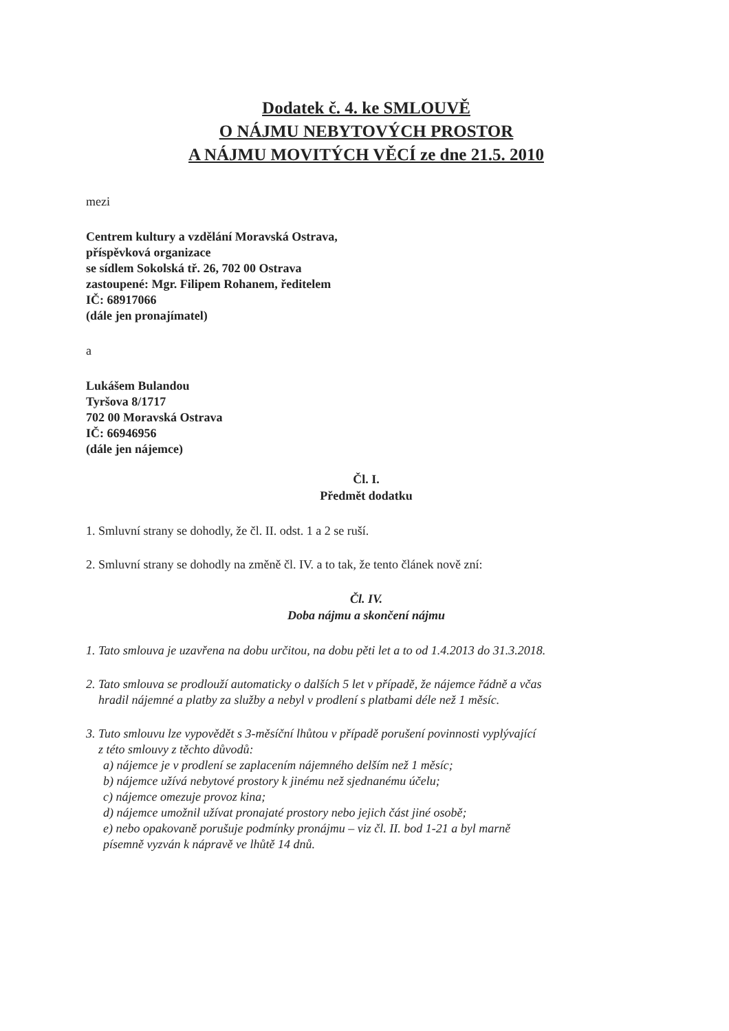Dodatek č. 4. ke SMLOUVĚ
O NÁJMU NEBYTOVÝCH PROSTOR
A NÁJMU MOVITÝCH VĚCÍ ze dne 21.5. 2010
mezi
Centrem kultury a vzdělání Moravská Ostrava,
příspěvková organizace
se sídlem Sokolská tř. 26, 702 00 Ostrava
zastoupené: Mgr. Filipem Rohanem, ředitelem
IČ: 68917066
(dále jen pronajímatel)
a
Lukášem Bulandou
Tyršova 8/1717
702 00 Moravská Ostrava
IČ: 66946956
(dále jen nájemce)
Čl. I.
Předmět dodatku
1. Smluvní strany se dohodly, že čl. II. odst. 1 a 2 se ruší.
2. Smluvní strany se dohodly na změně čl. IV. a to tak, že tento článek nově zní:
Čl. IV.
Doba nájmu a skončení nájmu
1. Tato smlouva je uzavřena na dobu určitou, na dobu pěti let a to od 1.4.2013 do 31.3.2018.
2. Tato smlouva se prodlouží automaticky o dalších 5 let v případě, že nájemce řádně a včas
hradil nájemné a platby za služby a nebyl v prodlení s platbami déle než 1 měsíc.
3. Tuto smlouvu lze vypovědět s 3-měsíční lhůtou v případě porušení povinnosti vyplývající
z této smlouvy z těchto důvodů:
a) nájemce je v prodlení se zaplacením nájemného delším než 1 měsíc;
b) nájemce užívá nebytové prostory k jinému než sjednanému účelu;
c) nájemce omezuje provoz kina;
d) nájemce umožnil užívat pronajaté prostory nebo jejich část jiné osobě;
e) nebo opakovaně porušuje podmínky pronájmu – viz čl. II. bod 1-21 a byl marně
písemně vyzván k nápravě ve lhůtě 14 dnů.